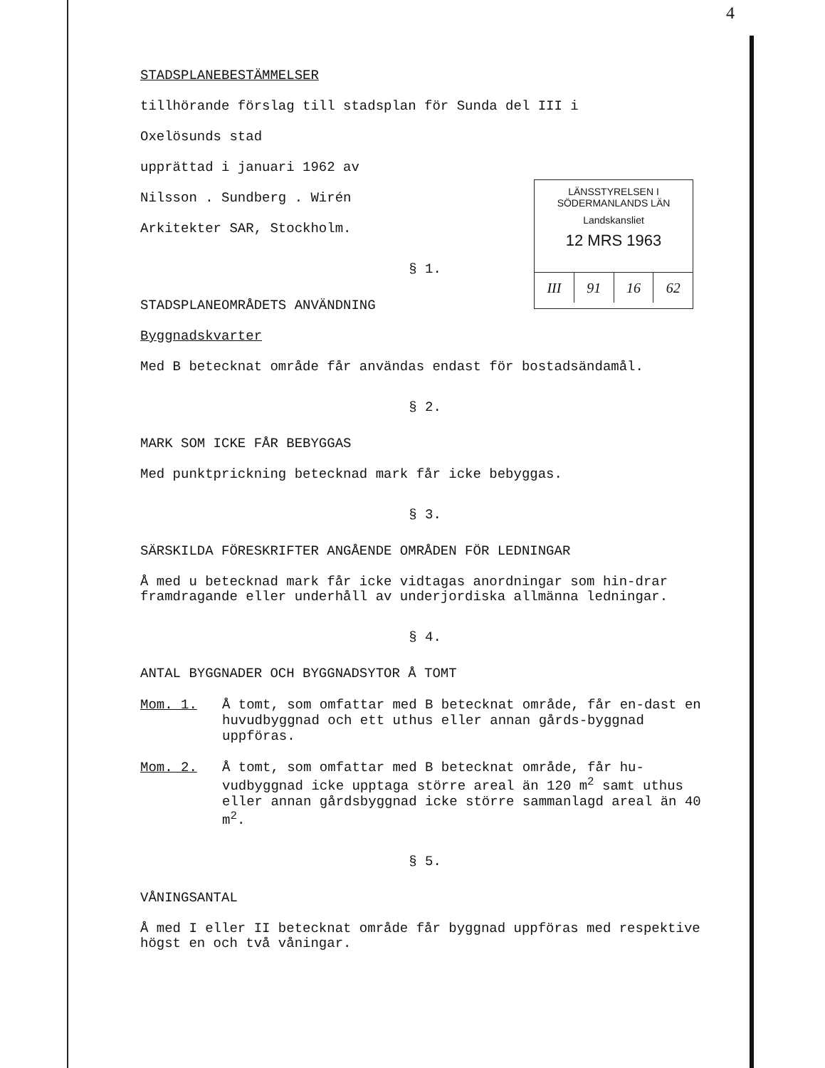4
STADSPLANEBESTÄMMELSER
tillhörande förslag till stadsplan för Sunda del III i
Oxelösunds stad
upprättad i januari 1962 av
Nilsson . Sundberg . Wirén
Arkitekter SAR, Stockholm.
§ 1.
STADSPLANEOMRÅDETS ANVÄNDNING
Byggnadskvarter
Med B betecknat område får användas endast för bostadsändamål.
§ 2.
MARK SOM ICKE FÅR BEBYGGAS
Med punktprickning betecknad mark får icke bebyggas.
§ 3.
SÄRSKILDA FÖRESKRIFTER ANGÅENDE OMRÅDEN FÖR LEDNINGAR
Å med u betecknad mark får icke vidtagas anordningar som hin-drar framdragande eller underhåll av underjordiska allmänna ledningar.
§ 4.
ANTAL BYGGNADER OCH BYGGNADSYTOR Å TOMT
Mom. 1. Å tomt, som omfattar med B betecknat område, får en-dast en huvudbyggnad och ett uthus eller annan gårds-byggnad uppföras.
Mom. 2. Å tomt, som omfattar med B betecknat område, får hu-vudbyggnad icke upptaga större areal än 120 m<sup>2</sup> samt uthus eller annan gårdsbyggnad icke större sammanlagd areal än 40 m<sup>2</sup>.
§ 5.
VÅNINGSANTAL
Å med I eller II betecknat område får byggnad uppföras med respektive högst en och två våningar.
LÄNSSTYRELSEN I SÖDERMANLANDS LÄN
Landskansliet
12 MRS 1963
III 91 16 62